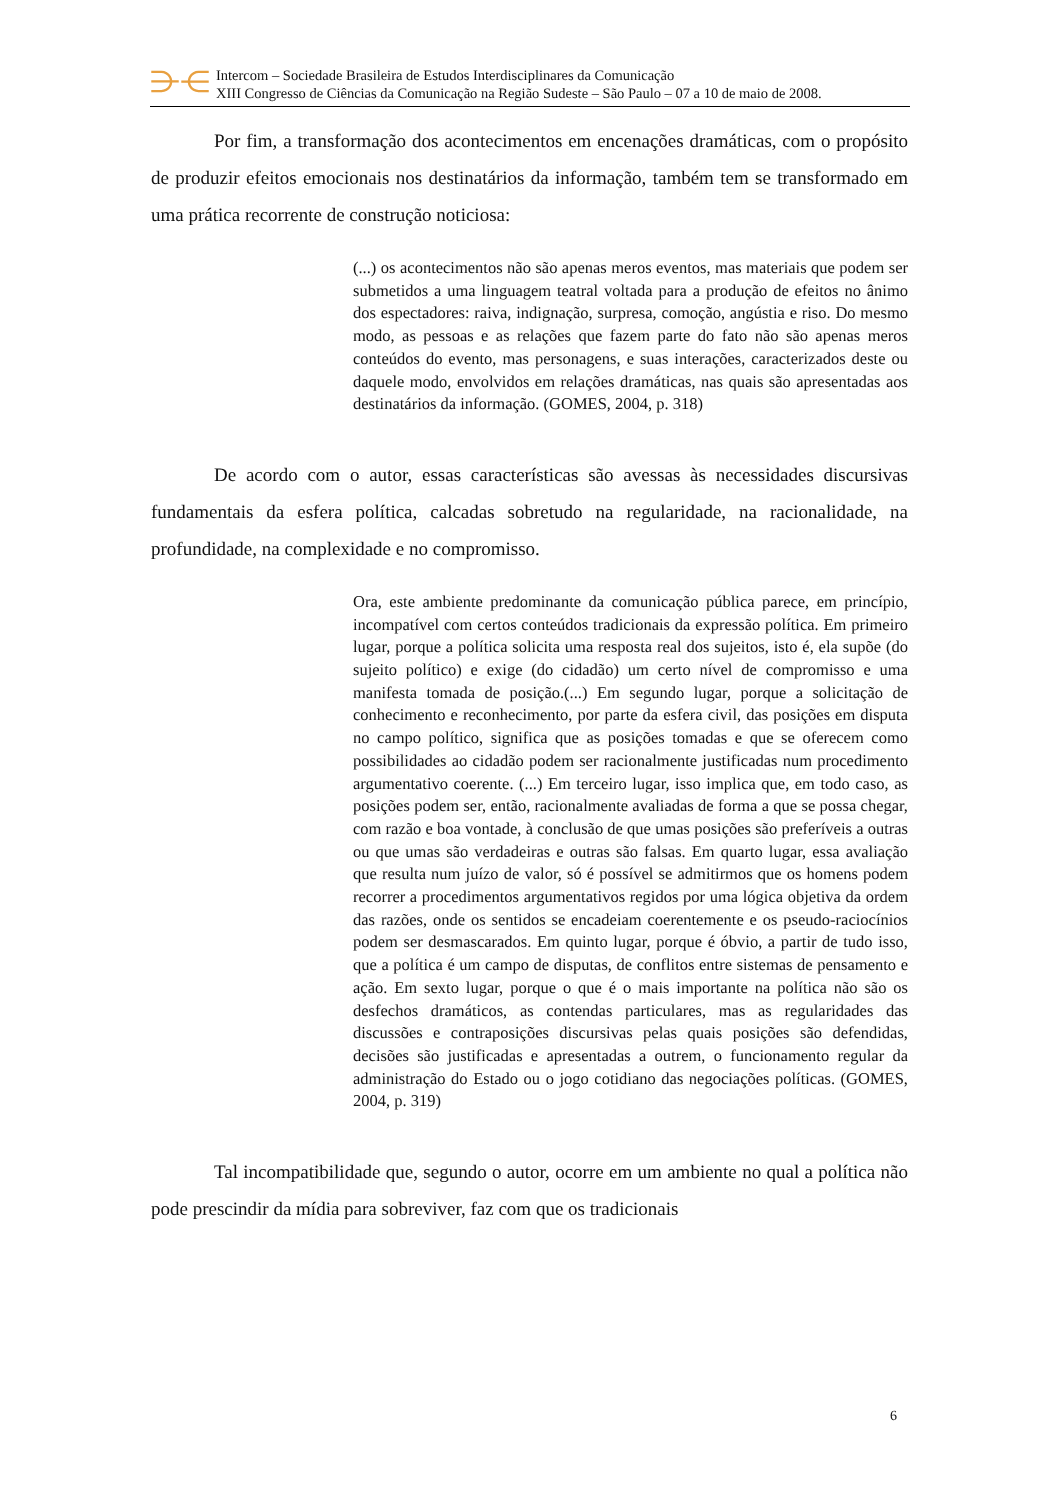⋺⋲
Intercom – Sociedade Brasileira de Estudos Interdisciplinares da Comunicação
XIII Congresso de Ciências da Comunicação na Região Sudeste – São Paulo – 07 a 10 de maio de 2008.
Por fim, a transformação dos acontecimentos em encenações dramáticas, com o propósito de produzir efeitos emocionais nos destinatários da informação, também tem se transformado em uma prática recorrente de construção noticiosa:
(...) os acontecimentos não são apenas meros eventos, mas materiais que podem ser submetidos a uma linguagem teatral voltada para a produção de efeitos no ânimo dos espectadores: raiva, indignação, surpresa, comoção, angústia e riso. Do mesmo modo, as pessoas e as relações que fazem parte do fato não são apenas meros conteúdos do evento, mas personagens, e suas interações, caracterizados deste ou daquele modo, envolvidos em relações dramáticas, nas quais são apresentadas aos destinatários da informação. (GOMES, 2004, p. 318)
De acordo com o autor, essas características são avessas às necessidades discursivas fundamentais da esfera política, calcadas sobretudo na regularidade, na racionalidade, na profundidade, na complexidade e no compromisso.
Ora, este ambiente predominante da comunicação pública parece, em princípio, incompatível com certos conteúdos tradicionais da expressão política. Em primeiro lugar, porque a política solicita uma resposta real dos sujeitos, isto é, ela supõe (do sujeito político) e exige (do cidadão) um certo nível de compromisso e uma manifesta tomada de posição.(...) Em segundo lugar, porque a solicitação de conhecimento e reconhecimento, por parte da esfera civil, das posições em disputa no campo político, significa que as posições tomadas e que se oferecem como possibilidades ao cidadão podem ser racionalmente justificadas num procedimento argumentativo coerente. (...) Em terceiro lugar, isso implica que, em todo caso, as posições podem ser, então, racionalmente avaliadas de forma a que se possa chegar, com razão e boa vontade, à conclusão de que umas posições são preferíveis a outras ou que umas são verdadeiras e outras são falsas. Em quarto lugar, essa avaliação que resulta num juízo de valor, só é possível se admitirmos que os homens podem recorrer a procedimentos argumentativos regidos por uma lógica objetiva da ordem das razões, onde os sentidos se encadeiam coerentemente e os pseudo-raciocínios podem ser desmascarados. Em quinto lugar, porque é óbvio, a partir de tudo isso, que a política é um campo de disputas, de conflitos entre sistemas de pensamento e ação. Em sexto lugar, porque o que é o mais importante na política não são os desfechos dramáticos, as contendas particulares, mas as regularidades das discussões e contraposições discursivas pelas quais posições são defendidas, decisões são justificadas e apresentadas a outrem, o funcionamento regular da administração do Estado ou o jogo cotidiano das negociações políticas. (GOMES, 2004, p. 319)
Tal incompatibilidade que, segundo o autor, ocorre em um ambiente no qual a política não pode prescindir da mídia para sobreviver, faz com que os tradicionais
6